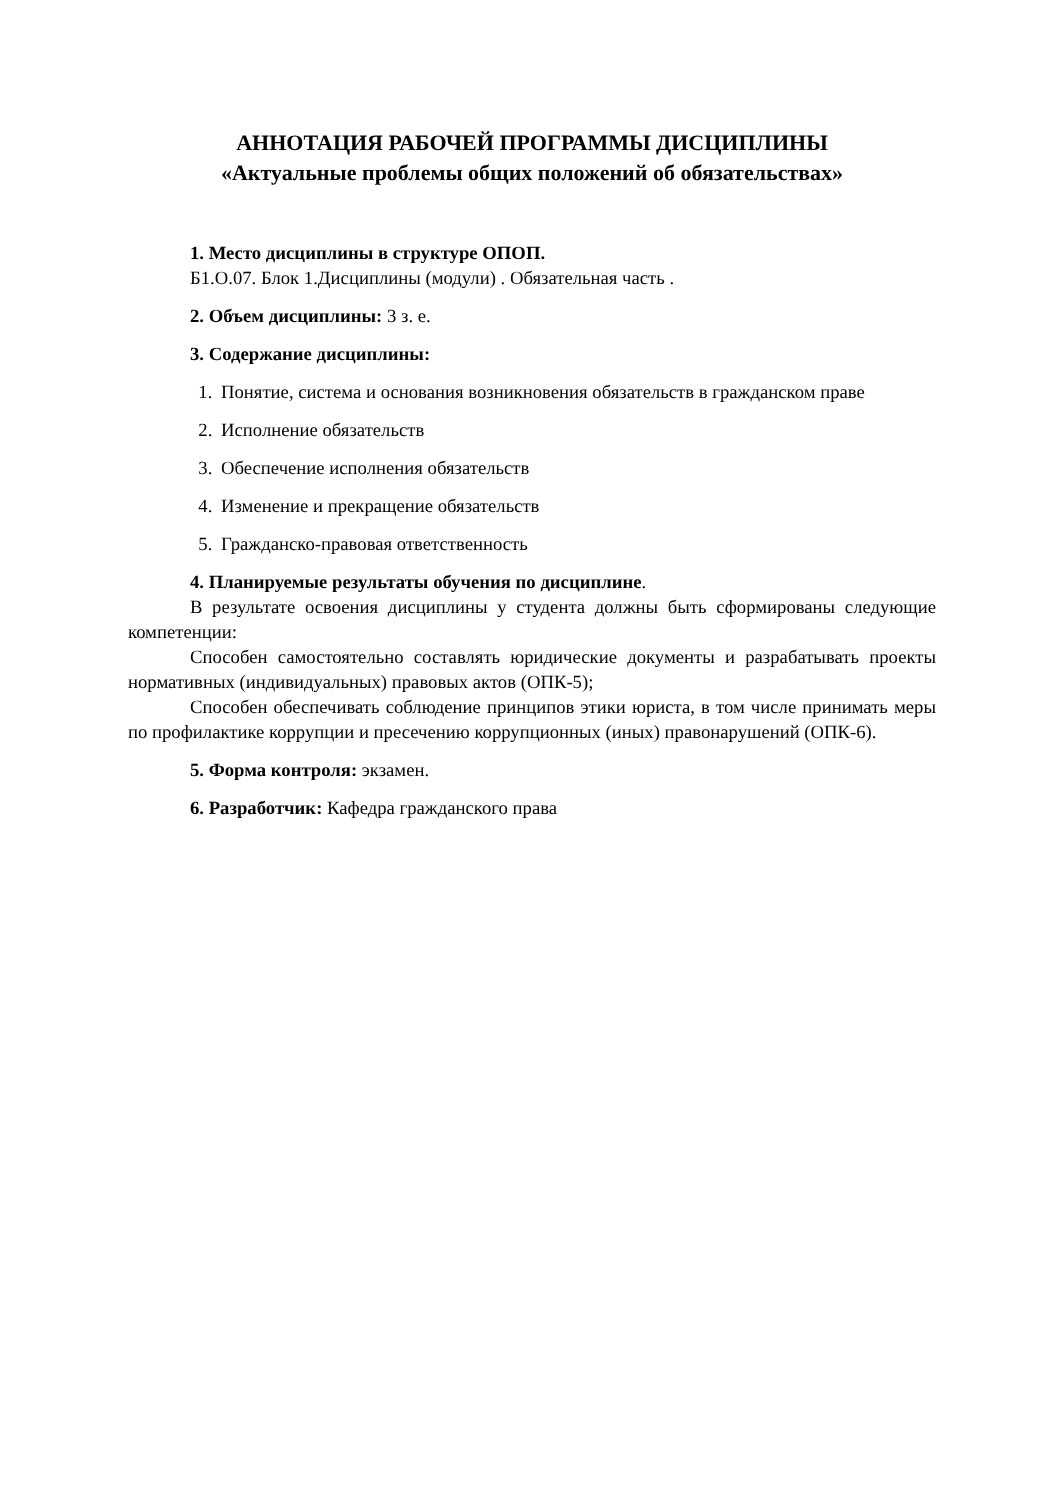АННОТАЦИЯ РАБОЧЕЙ ПРОГРАММЫ ДИСЦИПЛИНЫ
«Актуальные проблемы общих положений об обязательствах»
1. Место дисциплины в структуре ОПОП.
Б1.О.07. Блок 1.Дисциплины (модули) . Обязательная часть .
2. Объем дисциплины: 3 з. е.
3. Содержание дисциплины:
1. Понятие, система и основания возникновения обязательств в гражданском праве
2. Исполнение обязательств
3. Обеспечение исполнения обязательств
4. Изменение и прекращение обязательств
5. Гражданско-правовая ответственность
4. Планируемые результаты обучения по дисциплине.
В результате освоения дисциплины у студента должны быть сформированы следующие компетенции:
Способен самостоятельно составлять юридические документы и разрабатывать проекты нормативных (индивидуальных) правовых актов (ОПК-5);
Способен обеспечивать соблюдение принципов этики юриста, в том числе принимать меры по профилактике коррупции и пресечению коррупционных (иных) правонарушений (ОПК-6).
5. Форма контроля: экзамен.
6. Разработчик: Кафедра гражданского права